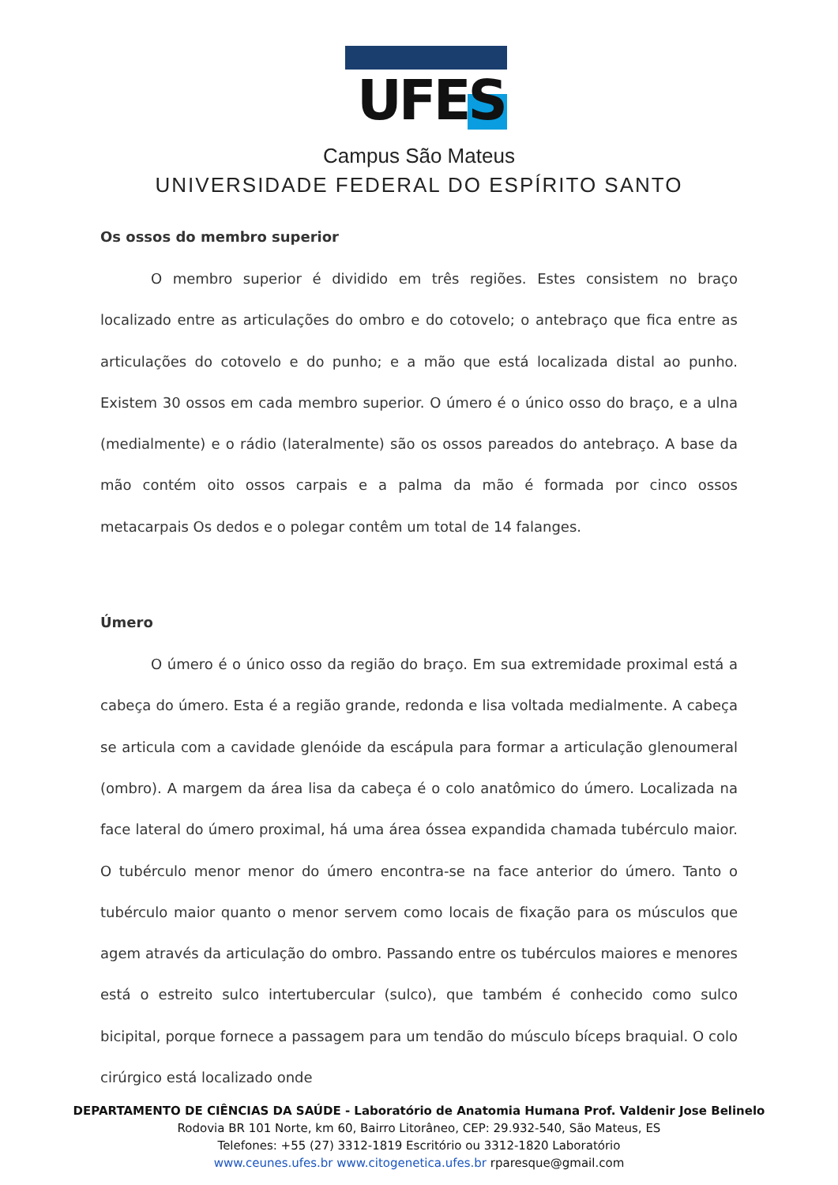UFES
Campus São Mateus
UNIVERSIDADE FEDERAL DO ESPÍRITO SANTO
Os ossos do membro superior
O membro superior é dividido em três regiões. Estes consistem no braço localizado entre as articulações do ombro e do cotovelo; o antebraço que fica entre as articulações do cotovelo e do punho; e a mão que está localizada distal ao punho. Existem 30 ossos em cada membro superior. O úmero é o único osso do braço, e a ulna (medialmente) e o rádio (lateralmente) são os ossos pareados do antebraço. A base da mão contém oito ossos carpais e a palma da mão é formada por cinco ossos metacarpais Os dedos e o polegar contêm um total de 14 falanges.
Úmero
O úmero é o único osso da região do braço. Em sua extremidade proximal está a cabeça do úmero. Esta é a região grande, redonda e lisa voltada medialmente. A cabeça se articula com a cavidade glenóide da escápula para formar a articulação glenoumeral (ombro). A margem da área lisa da cabeça é o colo anatômico do úmero. Localizada na face lateral do úmero proximal, há uma área óssea expandida chamada tubérculo maior. O tubérculo menor menor do úmero encontra-se na face anterior do úmero. Tanto o tubérculo maior quanto o menor servem como locais de fixação para os músculos que agem através da articulação do ombro. Passando entre os tubérculos maiores e menores está o estreito sulco intertubercular (sulco), que também é conhecido como sulco bicipital, porque fornece a passagem para um tendão do músculo bíceps braquial. O colo cirúrgico está localizado onde
DEPARTAMENTO DE CIÊNCIAS DA SAÚDE - Laboratório de Anatomia Humana Prof. Valdenir Jose Belinelo
Rodovia BR 101 Norte, km 60, Bairro Litorâneo, CEP: 29.932-540, São Mateus, ES
Telefones: +55 (27) 3312-1819 Escritório ou 3312-1820 Laboratório
www.ceunes.ufes.br www.citogenetica.ufes.br rparesque@gmail.com